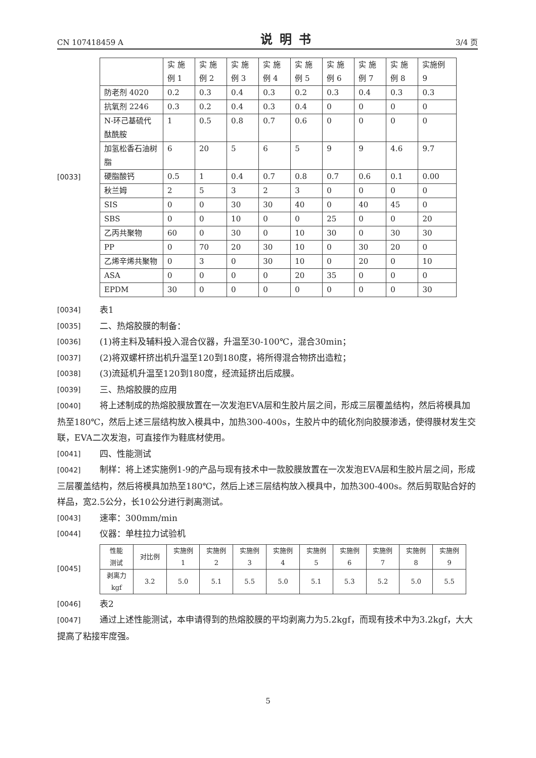CN 107418459 A 说明书 3/4 页
[0033]
| | 实 施 例 1 | 实 施 例 2 | 实 施 例 3 | 实 施 例 4 | 实 施 例 5 | 实 施 例 6 | 实 施 例 7 | 实 施 例 8 | 实施例 9 |
| 防老剂 4020 | 0.2 | 0.3 | 0.4 | 0.3 | 0.2 | 0.3 | 0.4 | 0.3 | 0.3 |
| 抗氧剂 2246 | 0.3 | 0.2 | 0.4 | 0.3 | 0.4 | 0 | 0 | 0 | 0 |
| N-环己基硫代酞酰胺 | 1 | 0.5 | 0.8 | 0.7 | 0.6 | 0 | 0 | 0 | 0 |
| 加氢松香石油树脂 | 6 | 20 | 5 | 6 | 5 | 9 | 9 | 4.6 | 9.7 |
| 硬脂酸钙 | 0.5 | 1 | 0.4 | 0.7 | 0.8 | 0.7 | 0.6 | 0.1 | 0.00 |
| 秋兰姆 | 2 | 5 | 3 | 2 | 3 | 0 | 0 | 0 | 0 |
| SIS | 0 | 0 | 30 | 30 | 40 | 0 | 40 | 45 | 0 |
| SBS | 0 | 0 | 10 | 0 | 0 | 25 | 0 | 0 | 20 |
| 乙丙共聚物 | 60 | 0 | 30 | 0 | 10 | 30 | 0 | 30 | 30 |
| PP | 0 | 70 | 20 | 30 | 10 | 0 | 30 | 20 | 0 |
| 乙烯辛烯共聚物 | 0 | 3 | 0 | 30 | 10 | 0 | 20 | 0 | 10 |
| ASA | 0 | 0 | 0 | 0 | 20 | 35 | 0 | 0 | 0 |
| EPDM | 30 | 0 | 0 | 0 | 0 | 0 | 0 | 0 | 30 |
[0034]
表1
[0035]
二、热熔胶膜的制备：
[0036]
(1)将主料及辅料投入混合仪器，升温至30-100℃，混合30min；
[0037]
(2)将双螺杆挤出机升温至120到180度，将所得混合物挤出造粒；
[0038]
(3)流延机升温至120到180度，经流延挤出后成膜。
[0039]
三、热熔胶膜的应用
[0040] 将上述制成的热熔胶膜放置在一次发泡EVA层和生胶片层之间，形成三层覆盖结构，然后将模具加热至180℃，然后上述三层结构放入模具中，加热300-400s，生胶片中的硫化剂向胶膜渗透，使得膜材发生交联，EVA二次发泡，可直接作为鞋底材使用。
[0041]
四、性能测试
[0042] 制样：将上述实施例1-9的产品与现有技术中一款胶膜放置在一次发泡EVA层和生胶片层之间，形成三层覆盖结构，然后将模具加热至180℃，然后上述三层结构放入模具中，加热300-400s。然后剪取贴合好的样品，宽2.5公分，长10公分进行剥离测试。
[0043]
速率：300mm/min
[0044]
仪器：单柱拉力试验机
[0045]
| 性能 测试 | 对比例 | 实施例 1 | 实施例 2 | 实施例 3 | 实施例 4 | 实施例 5 | 实施例 6 | 实施例 7 | 实施例 8 | 实施例 9 |
| 剥离力 kgf | 3.2 | 5.0 | 5.1 | 5.5 | 5.0 | 5.1 | 5.3 | 5.2 | 5.0 | 5.5 |
[0046]
表2
[0047] 通过上述性能测试，本申请得到的热熔胶膜的平均剥离力为5.2kgf，而现有技术中为3.2kgf，大大提高了粘接牢度强。
5